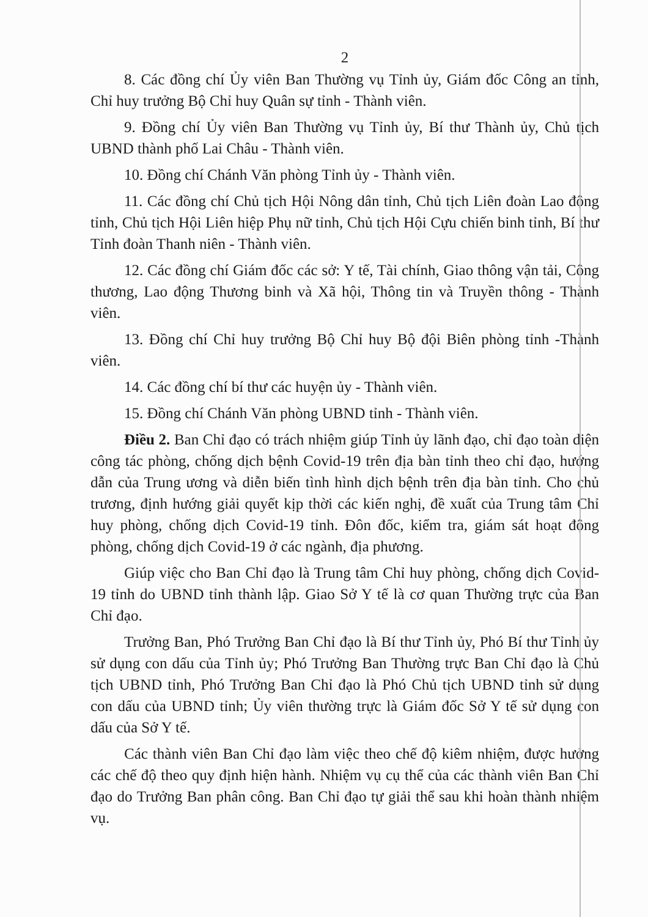2
8. Các đồng chí Ủy viên Ban Thường vụ Tỉnh ủy, Giám đốc Công an tỉnh, Chỉ huy trưởng Bộ Chỉ huy Quân sự tỉnh - Thành viên.
9. Đồng chí Ủy viên Ban Thường vụ Tỉnh ủy, Bí thư Thành ủy, Chủ tịch UBND thành phố Lai Châu - Thành viên.
10. Đồng chí Chánh Văn phòng Tỉnh ủy - Thành viên.
11. Các đồng chí Chủ tịch Hội Nông dân tỉnh, Chủ tịch Liên đoàn Lao động tỉnh, Chủ tịch Hội Liên hiệp Phụ nữ tỉnh, Chủ tịch Hội Cựu chiến binh tỉnh, Bí thư Tỉnh đoàn Thanh niên - Thành viên.
12. Các đồng chí Giám đốc các sở: Y tế, Tài chính, Giao thông vận tải, Công thương, Lao động Thương binh và Xã hội, Thông tin và Truyền thông - Thành viên.
13. Đồng chí Chỉ huy trưởng Bộ Chỉ huy Bộ đội Biên phòng tỉnh -Thành viên.
14. Các đồng chí bí thư các huyện ủy - Thành viên.
15. Đồng chí Chánh Văn phòng UBND tỉnh - Thành viên.
Điều 2. Ban Chỉ đạo có trách nhiệm giúp Tỉnh ủy lãnh đạo, chỉ đạo toàn diện công tác phòng, chống dịch bệnh Covid-19 trên địa bàn tỉnh theo chỉ đạo, hướng dẫn của Trung ương và diễn biến tình hình dịch bệnh trên địa bàn tỉnh. Cho chủ trương, định hướng giải quyết kịp thời các kiến nghị, đề xuất của Trung tâm Chỉ huy phòng, chống dịch Covid-19 tỉnh. Đôn đốc, kiểm tra, giám sát hoạt động phòng, chống dịch Covid-19 ở các ngành, địa phương.
Giúp việc cho Ban Chỉ đạo là Trung tâm Chỉ huy phòng, chống dịch Covid-19 tỉnh do UBND tỉnh thành lập. Giao Sở Y tế là cơ quan Thường trực của Ban Chỉ đạo.
Trưởng Ban, Phó Trưởng Ban Chỉ đạo là Bí thư Tỉnh ủy, Phó Bí thư Tỉnh ủy sử dụng con dấu của Tỉnh ủy; Phó Trưởng Ban Thường trực Ban Chỉ đạo là Chủ tịch UBND tỉnh, Phó Trưởng Ban Chỉ đạo là Phó Chủ tịch UBND tỉnh sử dụng con dấu của UBND tỉnh; Ủy viên thường trực là Giám đốc Sở Y tế sử dụng con dấu của Sở Y tế.
Các thành viên Ban Chỉ đạo làm việc theo chế độ kiêm nhiệm, được hưởng các chế độ theo quy định hiện hành. Nhiệm vụ cụ thể của các thành viên Ban Chỉ đạo do Trưởng Ban phân công. Ban Chỉ đạo tự giải thể sau khi hoàn thành nhiệm vụ.